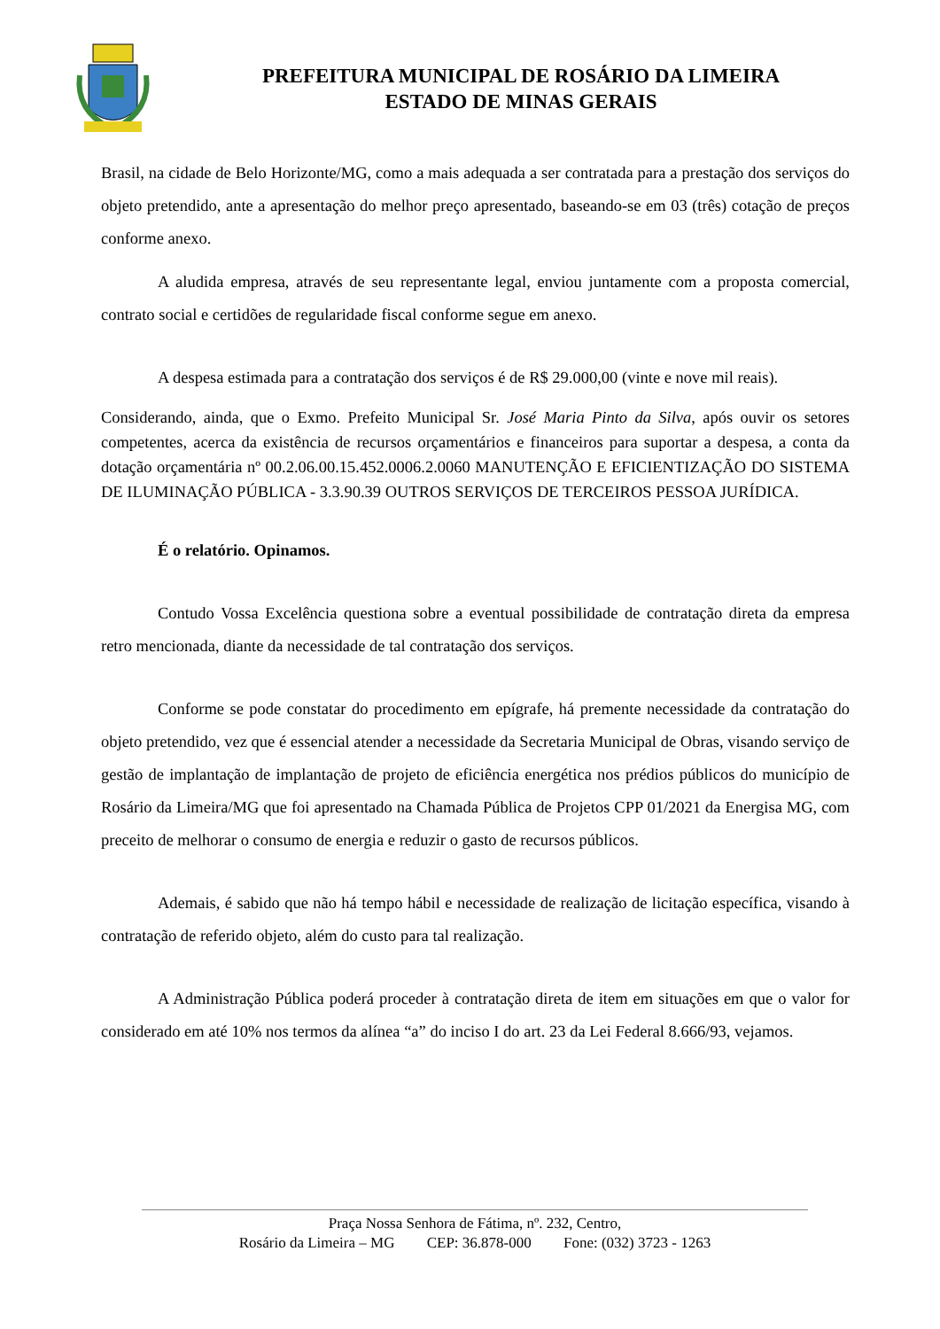PREFEITURA MUNICIPAL DE ROSÁRIO DA LIMEIRA
ESTADO DE MINAS GERAIS
Brasil, na cidade de Belo Horizonte/MG, como a mais adequada a ser contratada para a prestação dos serviços do objeto pretendido, ante a apresentação do melhor preço apresentado, baseando-se em 03 (três) cotação de preços conforme anexo.
A aludida empresa, através de seu representante legal, enviou juntamente com a proposta comercial, contrato social e certidões de regularidade fiscal conforme segue em anexo.
A despesa estimada para a contratação dos serviços é de R$ 29.000,00 (vinte e nove mil reais).
Considerando, ainda, que o Exmo. Prefeito Municipal Sr. José Maria Pinto da Silva, após ouvir os setores competentes, acerca da existência de recursos orçamentários e financeiros para suportar a despesa, a conta da dotação orçamentária nº 00.2.06.00.15.452.0006.2.0060 MANUTENÇÃO E EFICIENTIZAÇÃO DO SISTEMA DE ILUMINAÇÃO PÚBLICA - 3.3.90.39 OUTROS SERVIÇOS DE TERCEIROS PESSOA JURÍDICA.
É o relatório. Opinamos.
Contudo Vossa Excelência questiona sobre a eventual possibilidade de contratação direta da empresa retro mencionada, diante da necessidade de tal contratação dos serviços.
Conforme se pode constatar do procedimento em epígrafe, há premente necessidade da contratação do objeto pretendido, vez que é essencial atender a necessidade da Secretaria Municipal de Obras, visando serviço de gestão de implantação de implantação de projeto de eficiência energética nos prédios públicos do município de Rosário da Limeira/MG que foi apresentado na Chamada Pública de Projetos CPP 01/2021 da Energisa MG, com preceito de melhorar o consumo de energia e reduzir o gasto de recursos públicos.
Ademais, é sabido que não há tempo hábil e necessidade de realização de licitação específica, visando à contratação de referido objeto, além do custo para tal realização.
A Administração Pública poderá proceder à contratação direta de item em situações em que o valor for considerado em até 10% nos termos da alínea “a” do inciso I do art. 23 da Lei Federal 8.666/93, vejamos.
Praça Nossa Senhora de Fátima, nº. 232, Centro,
Rosário da Limeira – MG CEP: 36.878-000 Fone: (032) 3723 - 1263